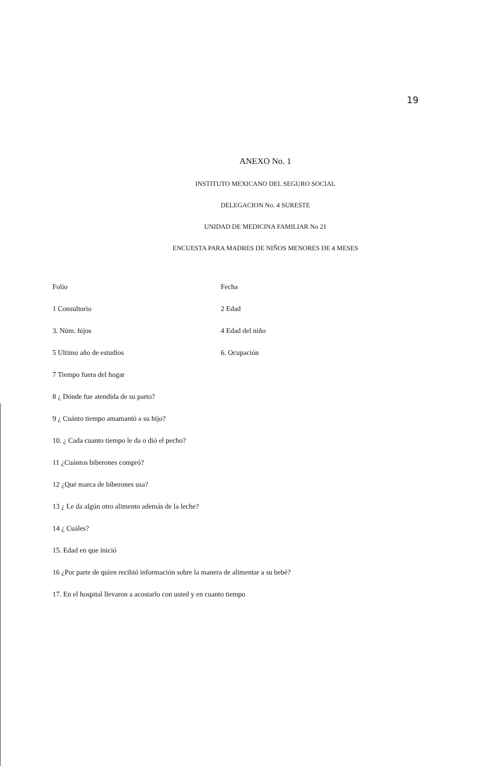19
ANEXO No. 1
INSTITUTO MEXICANO DEL SEGURO SOCIAL
DELEGACION No. 4 SURESTE
UNIDAD DE MEDICINA FAMILIAR No 21
ENCUESTA PARA MADRES DE NIÑOS MENORES DE 4 MESES
Folio Fecha
1 Consultorio 2 Edad
3. Núm. hijos 4 Edad del niño
5 Ultimo año de estudios 6. Ocupación
7 Tiempo fuera del hogar
8 ¿ Dónde fue atendida de su parto?
9 ¿ Cuánto tiempo amamantó a su hijo?
10. ¿ Cada cuanto tiempo le da o dió el pecho?
11 ¿Cuántos biberones compró?
12 ¿Qué marca de biberones usa?
13 ¿ Le da algún otro alimento además de la leche?
14 ¿ Cuáles?
15. Edad en que inició
16 ¿Por parte de quien recibió información sobre la manera de alimentar a su bebé?
17. En el hospital llevaron a acostarlo con usted y en cuanto tiempo